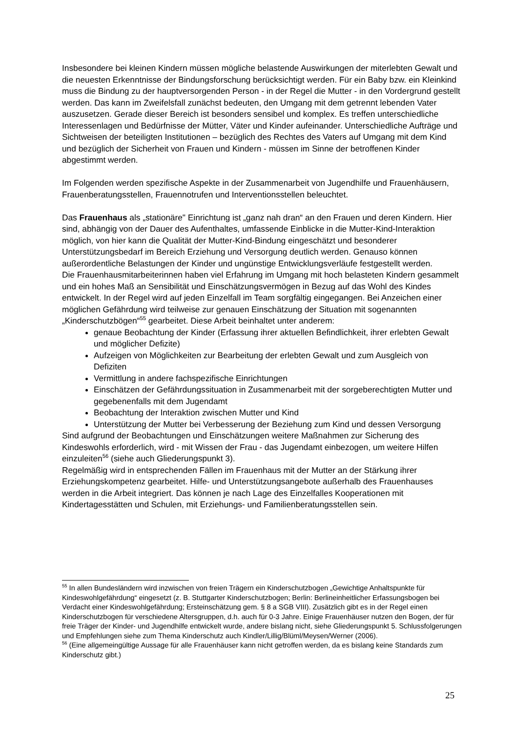Insbesondere bei kleinen Kindern müssen mögliche belastende Auswirkungen der miterlebten Gewalt und die neuesten Erkenntnisse der Bindungsforschung berücksichtigt werden. Für ein Baby bzw. ein Kleinkind muss die Bindung zu der hauptversorgenden Person - in der Regel die Mutter - in den Vordergrund gestellt werden. Das kann im Zweifelsfall zunächst bedeuten, den Umgang mit dem getrennt lebenden Vater auszusetzen. Gerade dieser Bereich ist besonders sensibel und komplex. Es treffen unterschiedliche Interessenlagen und Bedürfnisse der Mütter, Väter und Kinder aufeinander. Unterschiedliche Aufträge und Sichtweisen der beteiligten Institutionen – bezüglich des Rechtes des Vaters auf Umgang mit dem Kind und bezüglich der Sicherheit von Frauen und Kindern - müssen im Sinne der betroffenen Kinder abgestimmt werden.
Im Folgenden werden spezifische Aspekte in der Zusammenarbeit von Jugendhilfe und Frauenhäusern, Frauenberatungsstellen, Frauennotrufen und Interventionsstellen beleuchtet.
Das Frauenhaus als „stationäre" Einrichtung ist „ganz nah dran“ an den Frauen und deren Kindern. Hier sind, abhängig von der Dauer des Aufenthaltes, umfassende Einblicke in die Mutter-Kind-Interaktion möglich, von hier kann die Qualität der Mutter-Kind-Bindung eingeschätzt und besonderer Unterstützungsbedarf im Bereich Erziehung und Versorgung deutlich werden. Genauso können außerordentliche Belastungen der Kinder und ungünstige Entwicklungsverläufe festgestellt werden.
Die Frauenhausmitarbeiterinnen haben viel Erfahrung im Umgang mit hoch belasteten Kindern gesammelt und ein hohes Maß an Sensibilität und Einschätzungsvermögen in Bezug auf das Wohl des Kindes entwickelt. In der Regel wird auf jeden Einzelfall im Team sorgfältig eingegangen. Bei Anzeichen einer möglichen Gefährdung wird teilweise zur genauen Einschätzung der Situation mit sogenannten „Kinderschutzbögen“<sup>55</sup> gearbeitet. Diese Arbeit beinhaltet unter anderem:
genaue Beobachtung der Kinder (Erfassung ihrer aktuellen Befindlichkeit, ihrer erlebten Gewalt und möglicher Defizite)
Aufzeigen von Möglichkeiten zur Bearbeitung der erlebten Gewalt und zum Ausgleich von Defiziten
Vermittlung in andere fachspezifische Einrichtungen
Einschätzen der Gefährdungssituation in Zusammenarbeit mit der sorgeberechtigten Mutter und gegebenenfalls mit dem Jugendamt
Beobachtung der Interaktion zwischen Mutter und Kind
Unterstützung der Mutter bei Verbesserung der Beziehung zum Kind und dessen Versorgung
Sind aufgrund der Beobachtungen und Einschätzungen weitere Maßnahmen zur Sicherung des Kindeswohls erforderlich, wird - mit Wissen der Frau - das Jugendamt einbezogen, um weitere Hilfen einzuleiten<sup>56</sup> (siehe auch Gliederungspunkt 3).
Regelmäßig wird in entsprechenden Fällen im Frauenhaus mit der Mutter an der Stärkung ihrer Erziehungskompetenz gearbeitet. Hilfe- und Unterstützungsangebote außerhalb des Frauenhauses werden in die Arbeit integriert. Das können je nach Lage des Einzelfalles Kooperationen mit Kindertagesstätten und Schulen, mit Erziehungs- und Familienberatungsstellen sein.
<sup>55</sup> In allen Bundesländern wird inzwischen von freien Trägern ein Kinderschutzbogen „Gewichtige Anhaltspunkte für Kindeswohlgefährdung“ eingesetzt (z. B. Stuttgarter Kinderschutzbogen; Berlin: Berlineinheitlicher Erfassungsbogen bei Verdacht einer Kindeswohlgefährdung; Ersteinschätzung gem. § 8 a SGB VIII). Zusätzlich gibt es in der Regel einen Kinderschutzbogen für verschiedene Altersgruppen, d.h. auch für 0-3 Jahre. Einige Frauenhäuser nutzen den Bogen, der für freie Träger der Kinder- und Jugendhilfe entwickelt wurde, andere bislang nicht, siehe Gliederungspunkt 5. Schlussfolgerungen und Empfehlungen siehe zum Thema Kinderschutz auch Kindler/Lillig/Blüml/Meysen/Werner (2006).
<sup>56</sup> (Eine allgemeingültige Aussage für alle Frauenhäuser kann nicht getroffen werden, da es bislang keine Standards zum Kinderschutz gibt.)
25